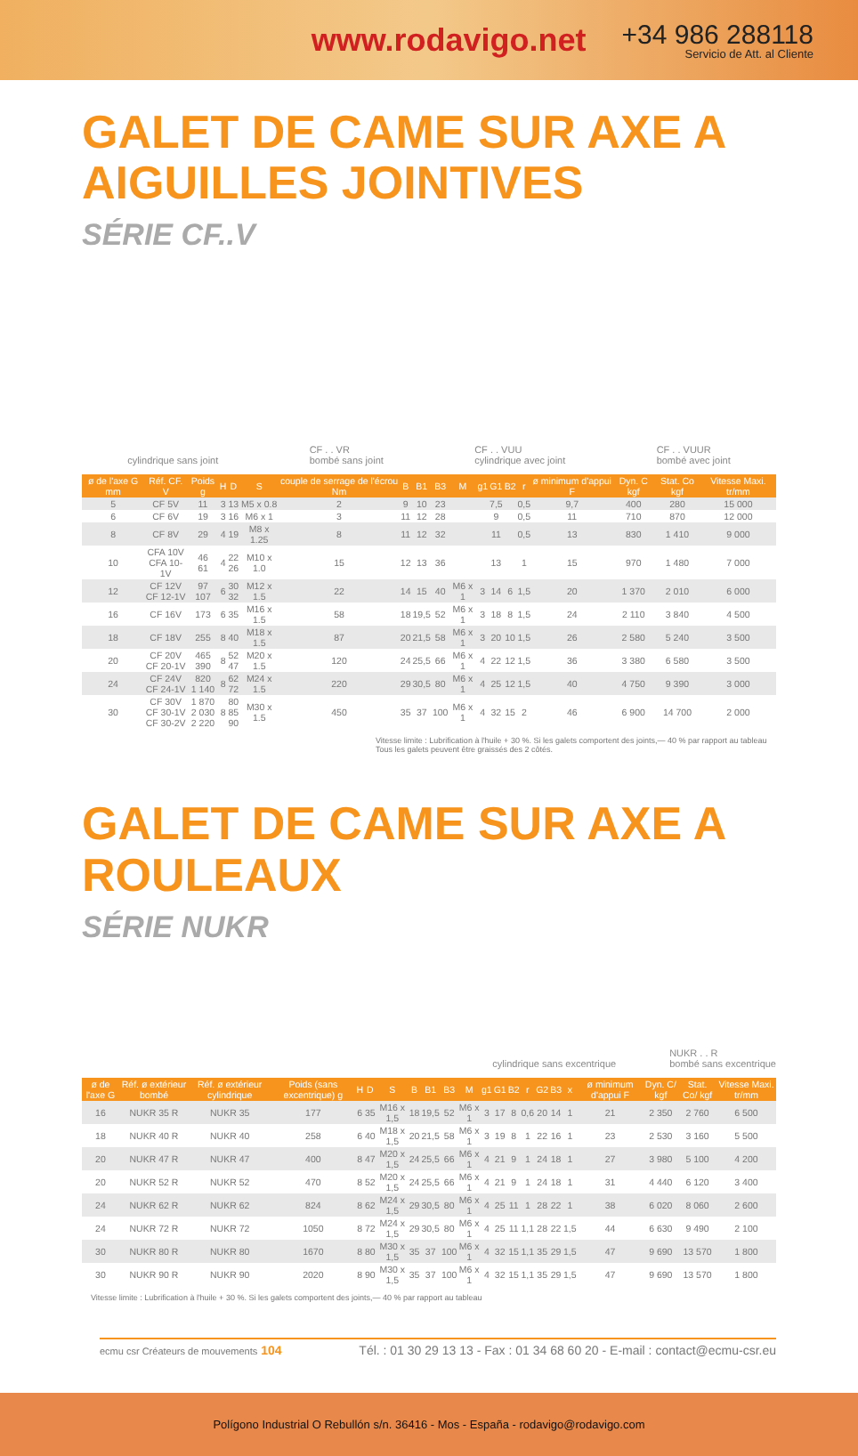www.rodavigo.net
+34 986 288118
Servicio de Att. al Cliente
GALET DE CAME SUR AXE A AIGUILLES JOINTIVES
SÉRIE CF..V
cylindrique sans joint CF . . VR
bombé sans joint CF . . VUU
cylindrique avec joint CF . . VUUR
bombé avec joint
| ø de l'axe G mm | Réf. CF. V | Poids g | H | D | S | couple de serrage de l'écrou Nm | B | B1 | B3 | M | g1 | G1 | B2 | r | ø minimum d'appui F | Dyn. C kgf | Stat. Co kgf | Vitesse Maxi. tr/mm |
| --- | --- | --- | --- | --- | --- | --- | --- | --- | --- | --- | --- | --- | --- | --- | --- | --- | --- | --- |
| 5 | CF 5V | 11 | 3 | 13 | M5 x 0.8 | 2 | 9 | 10 | 23 | | | 7,5 | | 0,5 | 9,7 | 400 | 280 | 15 000 |
| 6 | CF 6V | 19 | 3 | 16 | M6 x 1 | 3 | 11 | 12 | 28 | | | 9 | | 0,5 | 11 | 710 | 870 | 12 000 |
| 8 | CF 8V | 29 | 4 | 19 | M8 x 1.25 | 8 | 11 | 12 | 32 | | | 11 | | 0,5 | 13 | 830 | 1 410 | 9 000 |
| 10 | CFA 10V CFA 10-1V | 46 61 | 4 | 22 26 | M10 x 1.0 | 15 | 12 | 13 | 36 | | | 13 | | 1 | 15 | 970 | 1 480 | 7 000 |
| 12 | CF 12V CF 12-1V | 97 107 | 6 | 30 32 | M12 x 1.5 | 22 | 14 | 15 | 40 | M6 x 1 | 3 | 14 | 6 | 1,5 | 20 | 1 370 | 2 010 | 6 000 |
| 16 | CF 16V | 173 | 6 | 35 | M16 x 1.5 | 58 | 18 | 19,5 | 52 | M6 x 1 | 3 | 18 | 8 | 1,5 | 24 | 2 110 | 3 840 | 4 500 |
| 18 | CF 18V | 255 | 8 | 40 | M18 x 1.5 | 87 | 20 | 21,5 | 58 | M6 x 1 | 3 | 20 | 10 | 1,5 | 26 | 2 580 | 5 240 | 3 500 |
| 20 | CF 20V CF 20-1V | 465 390 | 8 | 52 47 | M20 x 1.5 | 120 | 24 | 25,5 | 66 | M6 x 1 | 4 | 22 | 12 | 1,5 | 36 | 3 380 | 6 580 | 3 500 |
| 24 | CF 24V CF 24-1V | 820 1 140 | 8 | 62 72 | M24 x 1.5 | 220 | 29 | 30,5 | 80 | M6 x 1 | 4 | 25 | 12 | 1,5 | 40 | 4 750 | 9 390 | 3 000 |
| 30 | CF 30V CF 30-1V CF 30-2V | 1 870 2 030 2 220 | 8 | 80 85 90 | M30 x 1.5 | 450 | 35 | 37 | 100 | M6 x 1 | 4 | 32 | 15 | 2 | 46 | 6 900 | 14 700 | 2 000 |
Vitesse limite : Lubrification à l'huile + 30 %. Si les galets comportent des joints,— 40 % par rapport au tableau
Tous les galets peuvent être graissés des 2 côtés.
GALET DE CAME SUR AXE A ROULEAUX
SÉRIE NUKR
cylindrique sans excentrique NUKR . . R
bombé sans excentrique
| ø de l'axe G | Réf. ø extérieur bombé | Réf. ø extérieur cylindrique | Poids (sans excentrique) g | H | D | S | B | B1 | B3 | M | g1 | G1 | B2 | r | G2 | B3 | x | ø minimum d'appui F | Dyn. C/ kgf | Stat. Co/ kgf | Vitesse Maxi. tr/mm |
| --- | --- | --- | --- | --- | --- | --- | --- | --- | --- | --- | --- | --- | --- | --- | --- | --- | --- | --- | --- | --- | --- |
| 16 | NUKR 35 R | NUKR 35 | 177 | 6 | 35 | M16 x 1,5 | 18 | 19,5 | 52 | M6 x 1 | 3 | 17 | 8 | 0,6 | 20 | 14 | 1 | 21 | 2 350 | 2 760 | 6 500 |
| 18 | NUKR 40 R | NUKR 40 | 258 | 6 | 40 | M18 x 1,5 | 20 | 21,5 | 58 | M6 x 1 | 3 | 19 | 8 | 1 | 22 | 16 | 1 | 23 | 2 530 | 3 160 | 5 500 |
| 20 | NUKR 47 R | NUKR 47 | 400 | 8 | 47 | M20 x 1,5 | 24 | 25,5 | 66 | M6 x 1 | 4 | 21 | 9 | 1 | 24 | 18 | 1 | 27 | 3 980 | 5 100 | 4 200 |
| 20 | NUKR 52 R | NUKR 52 | 470 | 8 | 52 | M20 x 1,5 | 24 | 25,5 | 66 | M6 x 1 | 4 | 21 | 9 | 1 | 24 | 18 | 1 | 31 | 4 440 | 6 120 | 3 400 |
| 24 | NUKR 62 R | NUKR 62 | 824 | 8 | 62 | M24 x 1,5 | 29 | 30,5 | 80 | M6 x 1 | 4 | 25 | 11 | 1 | 28 | 22 | 1 | 38 | 6 020 | 8 060 | 2 600 |
| 24 | NUKR 72 R | NUKR 72 | 1050 | 8 | 72 | M24 x 1,5 | 29 | 30,5 | 80 | M6 x 1 | 4 | 25 | 11 | 1,1 | 28 | 22 | 1,5 | 44 | 6 630 | 9 490 | 2 100 |
| 30 | NUKR 80 R | NUKR 80 | 1670 | 8 | 80 | M30 x 1,5 | 35 | 37 | 100 | M6 x 1 | 4 | 32 | 15 | 1,1 | 35 | 29 | 1,5 | 47 | 9 690 | 13 570 | 1 800 |
| 30 | NUKR 90 R | NUKR 90 | 2020 | 8 | 90 | M30 x 1,5 | 35 | 37 | 100 | M6 x 1 | 4 | 32 | 15 | 1,1 | 35 | 29 | 1,5 | 47 | 9 690 | 13 570 | 1 800 |
Vitesse limite : Lubrification à l'huile + 30 %. Si les galets comportent des joints,— 40 % par rapport au tableau
ecmu csr Créateurs de mouvements 104 Tél. : 01 30 29 13 13 - Fax : 01 34 68 60 20 - E-mail : contact@ecmu-csr.eu
Polígono Industrial O Rebullón s/n. 36416 - Mos - España - rodavigo@rodavigo.com